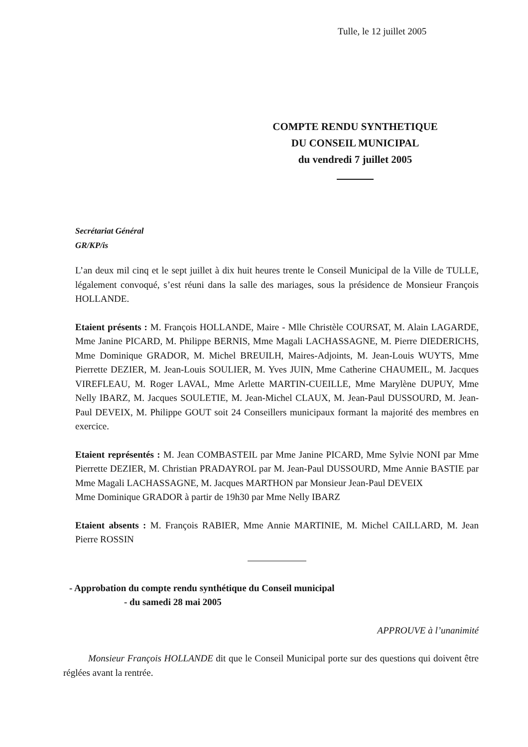Tulle, le 12 juillet 2005
COMPTE RENDU SYNTHETIQUE
DU CONSEIL MUNICIPAL
du vendredi 7 juillet 2005
Secrétariat Général
GR/KP/is
L’an deux mil cinq et le sept juillet à dix huit heures trente le Conseil Municipal de la Ville de TULLE, légalement convoqué, s’est réuni dans la salle des mariages, sous la présidence de Monsieur François HOLLANDE.
Etaient présents : M. François HOLLANDE, Maire - Mlle Christèle COURSAT, M. Alain LAGARDE, Mme Janine PICARD, M. Philippe BERNIS, Mme Magali LACHASSAGNE, M. Pierre DIEDERICHS, Mme Dominique GRADOR, M. Michel BREUILH, Maires-Adjoints, M. Jean-Louis WUYTS, Mme Pierrette DEZIER, M. Jean-Louis SOULIER, M. Yves JUIN, Mme Catherine CHAUMEIL, M. Jacques VIREFLEAU, M. Roger LAVAL, Mme Arlette MARTIN-CUEILLE, Mme Marylène DUPUY, Mme Nelly IBARZ, M. Jacques SOULETIE, M. Jean-Michel CLAUX, M. Jean-Paul DUSSOURD, M. Jean-Paul DEVEIX, M. Philippe GOUT soit 24 Conseillers municipaux formant la majorité des membres en exercice.
Etaient représentés : M. Jean COMBASTEIL par Mme Janine PICARD, Mme Sylvie NONI par Mme Pierrette DEZIER, M. Christian PRADAYROL par M. Jean-Paul DUSSOURD, Mme Annie BASTIE par Mme Magali LACHASSAGNE, M. Jacques MARTHON par Monsieur Jean-Paul DEVEIX
Mme Dominique GRADOR à partir de 19h30 par Mme Nelly IBARZ
Etaient absents : M. François RABIER, Mme Annie MARTINIE, M. Michel CAILLARD, M. Jean Pierre ROSSIN
- Approbation du compte rendu synthétique du Conseil municipal
- du samedi 28 mai 2005
APPROUVE à l’unanimité
Monsieur François HOLLANDE dit que le Conseil Municipal porte sur des questions qui doivent être réglées avant la rentrée.